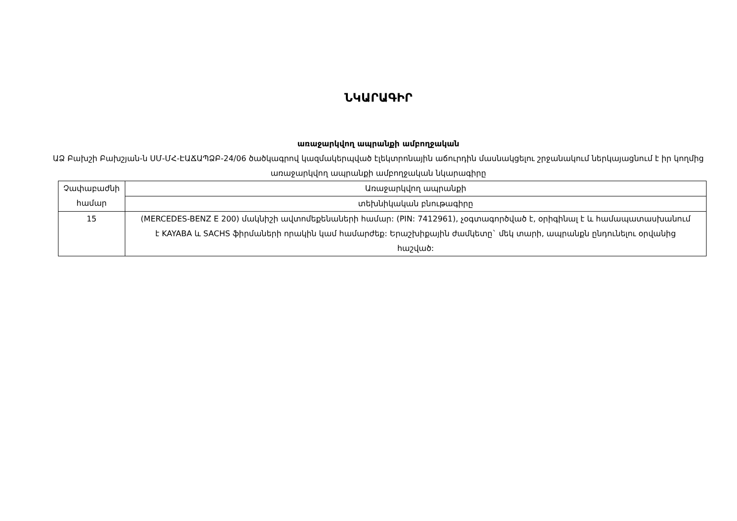ՆԿԱՐԱԳԻՐ
առաջարկվող ապրանքի ամբողջական
ԱՁ Բախշի Բախշյան-ն ՍՄ-ՄՀ-ԷԱՃԱՊՁԲ-24/06 ծածկագրով կազմակերպված էլեկտրոնային աճուրդին մասնակցելու շրջանակում ներկայացնում է իր կողմից առաջարկվող ապրանքի ամբողջական նկարագիրը
| Չափաբաժնի համար | Առաջարկվող ապրանքի |
| | տեխնիկական բնութագիրը |
| 15 | (MERCEDES-BENZ E 200) մակնիշի ավտոմեքենաների համար: (PIN: 7412961), չօգտագործված է, օրիգինալ է և համապատասխանում է KAYABA և SACHS ֆիրմաների որակին կամ համարժեք: Երաշխիքային ժամկետը` մեկ տարի, ապրանքն ընդունելու օրվանից հաշված: |